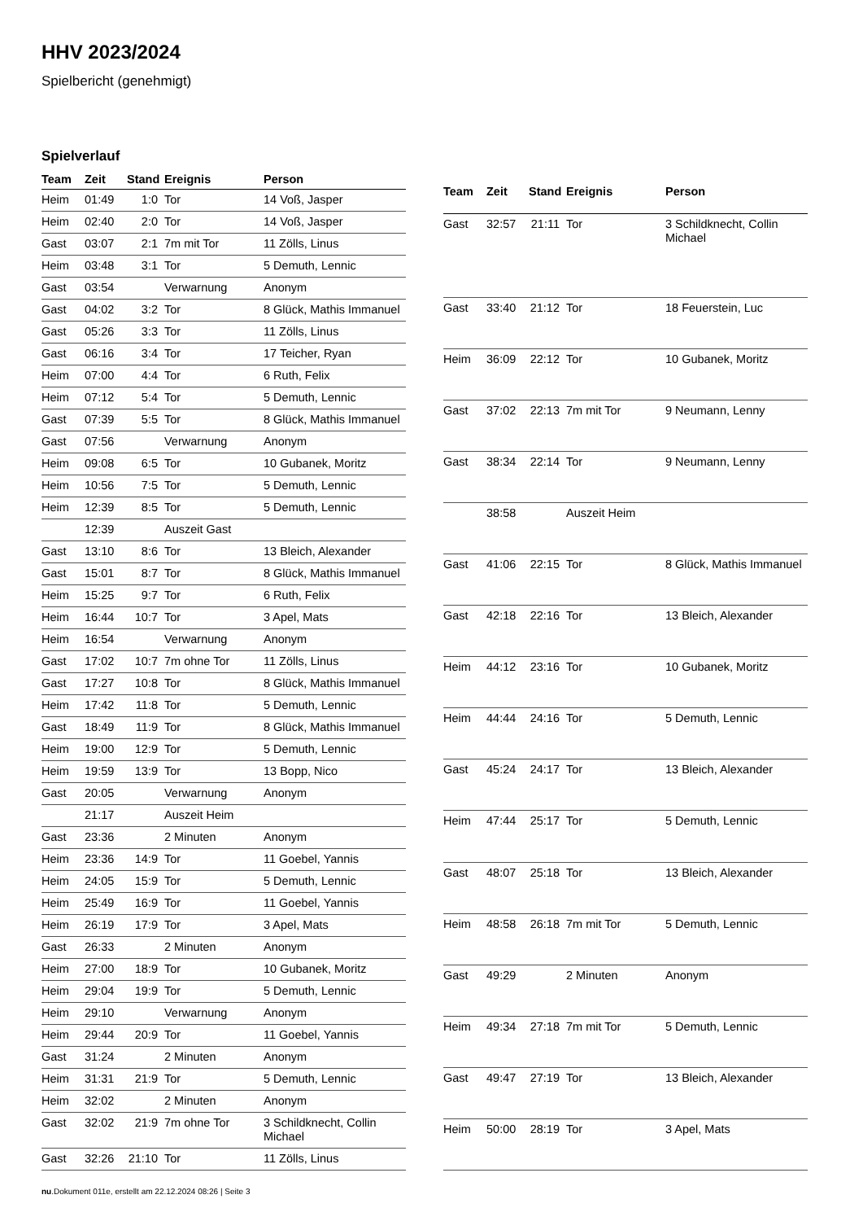HHV 2023/2024
Spielbericht (genehmigt)
Spielverlauf
| Team | Zeit | Stand | Ereignis | Person |
| --- | --- | --- | --- | --- |
| Heim | 01:49 | 1:0 | Tor | 14 Voß, Jasper |
| Heim | 02:40 | 2:0 | Tor | 14 Voß, Jasper |
| Gast | 03:07 | 2:1 | 7m mit Tor | 11 Zölls, Linus |
| Heim | 03:48 | 3:1 | Tor | 5 Demuth, Lennic |
| Gast | 03:54 | | Verwarnung | Anonym |
| Gast | 04:02 | 3:2 | Tor | 8 Glück, Mathis Immanuel |
| Gast | 05:26 | 3:3 | Tor | 11 Zölls, Linus |
| Gast | 06:16 | 3:4 | Tor | 17 Teicher, Ryan |
| Heim | 07:00 | 4:4 | Tor | 6 Ruth, Felix |
| Heim | 07:12 | 5:4 | Tor | 5 Demuth, Lennic |
| Gast | 07:39 | 5:5 | Tor | 8 Glück, Mathis Immanuel |
| Gast | 07:56 | | Verwarnung | Anonym |
| Heim | 09:08 | 6:5 | Tor | 10 Gubanek, Moritz |
| Heim | 10:56 | 7:5 | Tor | 5 Demuth, Lennic |
| Heim | 12:39 | 8:5 | Tor | 5 Demuth, Lennic |
| | 12:39 | | Auszeit Gast | |
| Gast | 13:10 | 8:6 | Tor | 13 Bleich, Alexander |
| Gast | 15:01 | 8:7 | Tor | 8 Glück, Mathis Immanuel |
| Heim | 15:25 | 9:7 | Tor | 6 Ruth, Felix |
| Heim | 16:44 | 10:7 | Tor | 3 Apel, Mats |
| Heim | 16:54 | | Verwarnung | Anonym |
| Gast | 17:02 | 10:7 | 7m ohne Tor | 11 Zölls, Linus |
| Gast | 17:27 | 10:8 | Tor | 8 Glück, Mathis Immanuel |
| Heim | 17:42 | 11:8 | Tor | 5 Demuth, Lennic |
| Gast | 18:49 | 11:9 | Tor | 8 Glück, Mathis Immanuel |
| Heim | 19:00 | 12:9 | Tor | 5 Demuth, Lennic |
| Heim | 19:59 | 13:9 | Tor | 13 Bopp, Nico |
| Gast | 20:05 | | Verwarnung | Anonym |
| | 21:17 | | Auszeit Heim | |
| Gast | 23:36 | | 2 Minuten | Anonym |
| Heim | 23:36 | 14:9 | Tor | 11 Goebel, Yannis |
| Heim | 24:05 | 15:9 | Tor | 5 Demuth, Lennic |
| Heim | 25:49 | 16:9 | Tor | 11 Goebel, Yannis |
| Heim | 26:19 | 17:9 | Tor | 3 Apel, Mats |
| Gast | 26:33 | | 2 Minuten | Anonym |
| Heim | 27:00 | 18:9 | Tor | 10 Gubanek, Moritz |
| Heim | 29:04 | 19:9 | Tor | 5 Demuth, Lennic |
| Heim | 29:10 | | Verwarnung | Anonym |
| Heim | 29:44 | 20:9 | Tor | 11 Goebel, Yannis |
| Gast | 31:24 | | 2 Minuten | Anonym |
| Heim | 31:31 | 21:9 | Tor | 5 Demuth, Lennic |
| Heim | 32:02 | | 2 Minuten | Anonym |
| Gast | 32:02 | 21:9 | 7m ohne Tor | 3 Schildknecht, Collin Michael |
| Gast | 32:26 | 21:10 | Tor | 11 Zölls, Linus |
| Team | Zeit | Stand | Ereignis | Person |
| --- | --- | --- | --- | --- |
| Gast | 32:57 | 21:11 | Tor | 3 Schildknecht, Collin Michael |
| Gast | 33:40 | 21:12 | Tor | 18 Feuerstein, Luc |
| Heim | 36:09 | 22:12 | Tor | 10 Gubanek, Moritz |
| Gast | 37:02 | 22:13 | 7m mit Tor | 9 Neumann, Lenny |
| Gast | 38:34 | 22:14 | Tor | 9 Neumann, Lenny |
| | 38:58 | | Auszeit Heim | |
| Gast | 41:06 | 22:15 | Tor | 8 Glück, Mathis Immanuel |
| Gast | 42:18 | 22:16 | Tor | 13 Bleich, Alexander |
| Heim | 44:12 | 23:16 | Tor | 10 Gubanek, Moritz |
| Heim | 44:44 | 24:16 | Tor | 5 Demuth, Lennic |
| Gast | 45:24 | 24:17 | Tor | 13 Bleich, Alexander |
| Heim | 47:44 | 25:17 | Tor | 5 Demuth, Lennic |
| Gast | 48:07 | 25:18 | Tor | 13 Bleich, Alexander |
| Heim | 48:58 | 26:18 | 7m mit Tor | 5 Demuth, Lennic |
| Gast | 49:29 | | 2 Minuten | Anonym |
| Heim | 49:34 | 27:18 | 7m mit Tor | 5 Demuth, Lennic |
| Gast | 49:47 | 27:19 | Tor | 13 Bleich, Alexander |
| Heim | 50:00 | 28:19 | Tor | 3 Apel, Mats |
nu.Dokument 011e, erstellt am 22.12.2024 08:26 | Seite 3